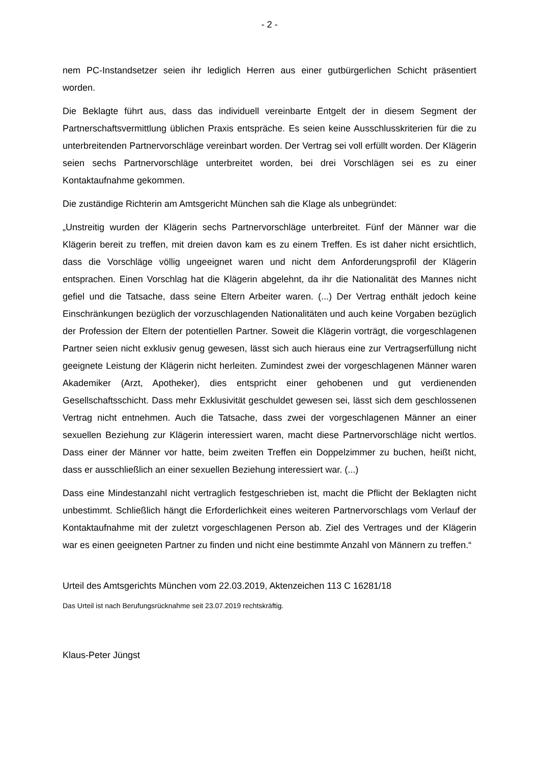- 2 -
nem PC-Instandsetzer seien ihr lediglich Herren aus einer gutbürgerlichen Schicht präsentiert worden.
Die Beklagte führt aus, dass das individuell vereinbarte Entgelt der in diesem Segment der Partnerschaftsvermittlung üblichen Praxis entspräche. Es seien keine Ausschlusskriterien für die zu unterbreitenden Partnervorschläge vereinbart worden. Der Vertrag sei voll erfüllt worden. Der Klägerin seien sechs Partnervorschläge unterbreitet worden, bei drei Vorschlägen sei es zu einer Kontaktaufnahme gekommen.
Die zuständige Richterin am Amtsgericht München sah die Klage als unbegründet:
„Unstreitig wurden der Klägerin sechs Partnervorschläge unterbreitet. Fünf der Männer war die Klägerin bereit zu treffen, mit dreien davon kam es zu einem Treffen. Es ist daher nicht ersichtlich, dass die Vorschläge völlig ungeeignet waren und nicht dem Anforderungsprofil der Klägerin entsprachen. Einen Vorschlag hat die Klägerin abgelehnt, da ihr die Nationalität des Mannes nicht gefiel und die Tatsache, dass seine Eltern Arbeiter waren. (...) Der Vertrag enthält jedoch keine Einschränkungen bezüglich der vorzuschlagenden Nationalitäten und auch keine Vorgaben bezüglich der Profession der Eltern der potentiellen Partner. Soweit die Klägerin vorträgt, die vorgeschlagenen Partner seien nicht exklusiv genug gewesen, lässt sich auch hieraus eine zur Vertragserfüllung nicht geeignete Leistung der Klägerin nicht herleiten. Zumindest zwei der vorgeschlagenen Männer waren Akademiker (Arzt, Apotheker), dies entspricht einer gehobenen und gut verdienenden Gesellschaftsschicht. Dass mehr Exklusivität geschuldet gewesen sei, lässt sich dem geschlossenen Vertrag nicht entnehmen. Auch die Tatsache, dass zwei der vorgeschlagenen Männer an einer sexuellen Beziehung zur Klägerin interessiert waren, macht diese Partnervorschläge nicht wertlos. Dass einer der Männer vor hatte, beim zweiten Treffen ein Doppelzimmer zu buchen, heißt nicht, dass er ausschließlich an einer sexuellen Beziehung interessiert war. (...)
Dass eine Mindestanzahl nicht vertraglich festgeschrieben ist, macht die Pflicht der Beklagten nicht unbestimmt. Schließlich hängt die Erforderlichkeit eines weiteren Partnervorschlags vom Verlauf der Kontaktaufnahme mit der zuletzt vorgeschlagenen Person ab. Ziel des Vertrages und der Klägerin war es einen geeigneten Partner zu finden und nicht eine bestimmte Anzahl von Männern zu treffen.“
Urteil des Amtsgerichts München vom 22.03.2019, Aktenzeichen 113 C 16281/18
Das Urteil ist nach Berufungsrücknahme seit 23.07.2019 rechtskräftig.
Klaus-Peter Jüngst